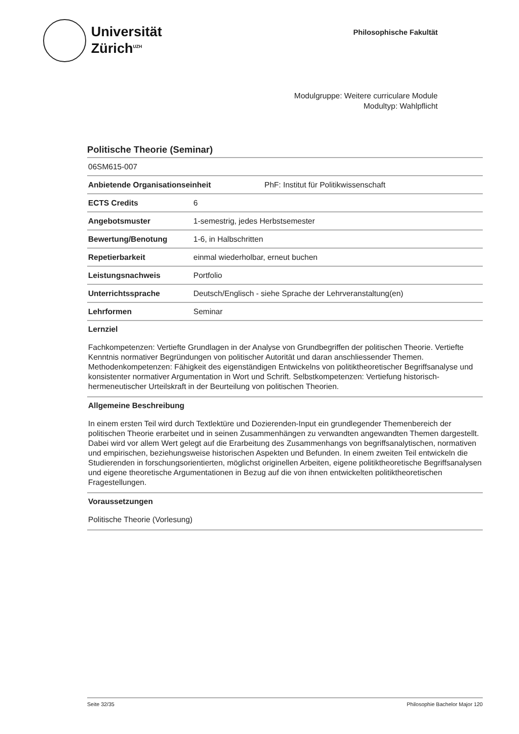Universität
Zürich<sup>UZH</sup>
Philosophische Fakultät
Modulgruppe: Weitere curriculare Module
Modultyp: Wahlpflicht
Politische Theorie (Seminar)
06SM615-007
Anbietende Organisationseinheit PhF: Institut für Politikwissenschaft
ECTS Credits 6
Angebotsmuster 1-semestrig, jedes Herbstsemester
Bewertung/Benotung 1-6, in Halbschritten
Repetierbarkeit einmal wiederholbar, erneut buchen
Leistungsnachweis Portfolio
Unterrichtssprache Deutsch/Englisch - siehe Sprache der Lehrveranstaltung(en)
Lehrformen Seminar
Lernziel
Fachkompetenzen: Vertiefte Grundlagen in der Analyse von Grundbegriffen der politischen Theorie. Vertiefte Kenntnis normativer Begründungen von politischer Autorität und daran anschliessender Themen. Methodenkompetenzen: Fähigkeit des eigenständigen Entwickelns von politiktheoretischer Begriffsanalyse und konsistenter normativer Argumentation in Wort und Schrift. Selbstkompetenzen: Vertiefung historisch-hermeneutischer Urteilskraft in der Beurteilung von politischen Theorien.
Allgemeine Beschreibung
In einem ersten Teil wird durch Textlektüre und Dozierenden-Input ein grundlegender Themenbereich der politischen Theorie erarbeitet und in seinen Zusammenhängen zu verwandten angewandten Themen dargestellt. Dabei wird vor allem Wert gelegt auf die Erarbeitung des Zusammenhangs von begriffsanalytischen, normativen und empirischen, beziehungsweise historischen Aspekten und Befunden. In einem zweiten Teil entwickeln die Studierenden in forschungsorientierten, möglichst originellen Arbeiten, eigene politiktheoretische Begriffsanalysen und eigene theoretische Argumentationen in Bezug auf die von ihnen entwickelten politiktheoretischen Fragestellungen.
Voraussetzungen
Politische Theorie (Vorlesung)
Seite 32/35 Philosophie Bachelor Major 120